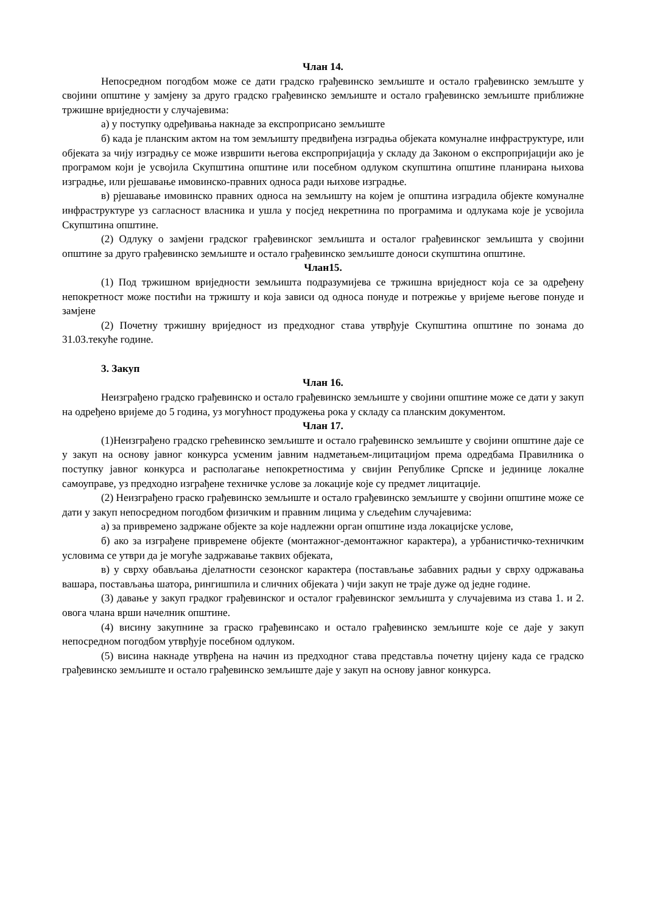Члан 14.
Непосредном погодбом може се дати градско грађевинско земљиште и остало грађевинско земљште у својини општине у замјену за друго градско грађевинско земљиште и остало грађевинско земљиште приближне тржишне вриједности у случајевима:
а) у поступку одређивања накнаде за експроприсано земљиште
б) када је планским актом на том земљишту предвиђена изградња објеката комуналне инфраструктуре, или објеката за чију изградњу се може извршити његова експропријација у складу да Законом о експропријацији ако је програмом који је усвојила Скупштина општине или посебном одлуком скупштина општине планирана њихова изградње, или рјешавање имовинско-правних односа ради њихове изградње.
в) рјешавање имовинско правних односа на земљишту на којем је општина изградила објекте комуналне инфраструктуре уз сагласност власника и ушла у посјед некретнина по програмима и одлукама које је усвојила Скупштина општине.
(2) Одлуку о замјени градског грађевинског земљишта и осталог грађевинског земљишта у својини општине за друго грађевинско земљиште и остало грађевинско земљиште доноси скупштина општине.
Члан15.
(1) Под тржишном вриједности земљишта подразумијева се тржишна вриједност која се за одређену непокретност може постићи на тржишту и која зависи од односа понуде и потрежње у вријеме његове понуде и замјене
(2) Почетну тржишну вриједност из предходног става утврђује Скупштина општине по зонама до 31.03.текуће године.
3. Закуп
Члан 16.
Неизграђено градско грађевинско и остало грађевинско земљиште у својини општине може се дати у закуп на одређено вријеме до 5 година, уз могућност продужења рока у складу са планским документом.
Члан 17.
(1)Неизграђено градско грећевинско земљиште и остало грађевинско земљиште у својини општине даје се у закуп на основу јавног конкурса усменим јавним надметањем-лицитацијом према одредбама Правилника о поступку јавног конкурса и располагање непокретностима у свијин Републике Српске и јединице локалне самоуправе, уз предходно изграђене техничке услове за локације које су предмет лицитације.
(2) Неизграђено граско грађевинско земљиште и остало грађевинско земљиште у својини општине може се дати у закуп непосредном погодбом физичким и правним лицима у сљедећим случајевима:
а) за привремено задржане објекте за које надлежни орган општине изда локацијске услове,
б) ако за изграђене привремене објекте (монтажног-демонтажног карактера), а урбанистичко-техничким условима се утври да је могуће задржавање таквих објеката,
в) у сврху обављања дјелатности сезонског карактера (постављање забавних радњи у сврху одржавања вашара, постављања шатора, рингишпила и сличних објеката ) чији закуп не траје дуже од једне године.
(3) давање у закуп градког грађевинског и осталог грађевинског земљишта у случајевима из става 1. и 2. овога члана врши начелник општине.
(4) висину закупнине за граско грађевинсако и остало грађевинско земљиште које се даје у закуп непосредном погодбом утврђује посебном одлуком.
(5) висина накнаде утврђена на начин из предходног става представља почетну цијену када се градско грађевинско земљиште и остало грађевинско земљиште даје у закуп на основу јавног конкурса.